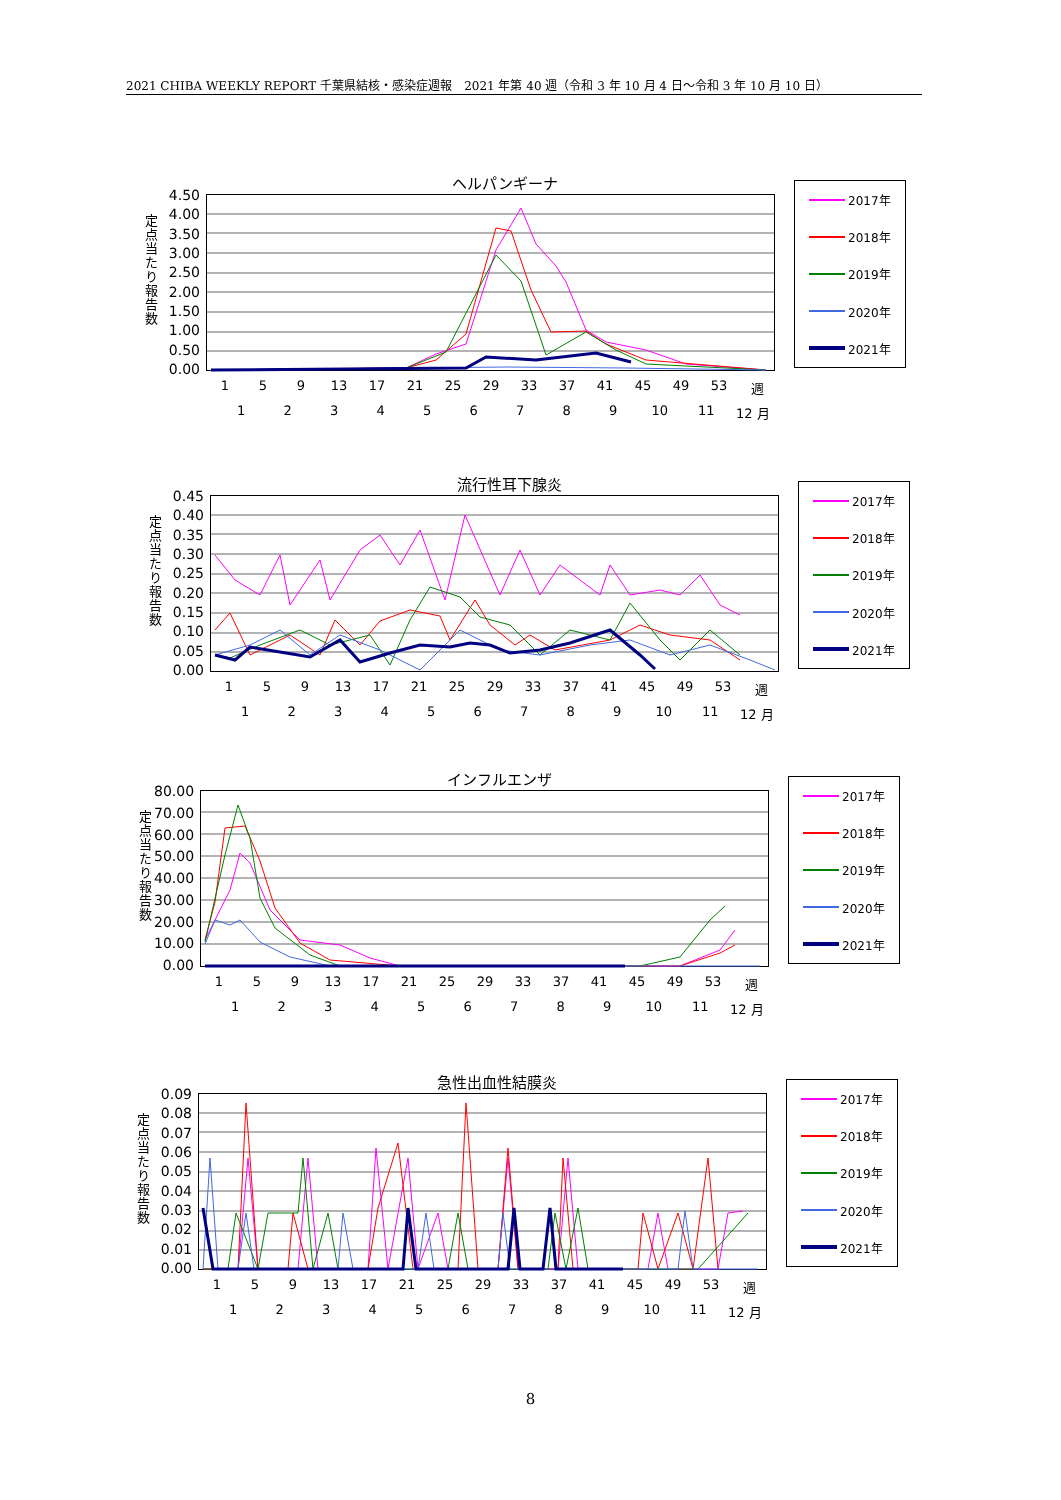2021 CHIBA WEEKLY REPORT 千葉県結核・感染症週報　2021 年第 40 週（令和 3 年 10 月 4 日～令和 3 年 10 月 10 日）
ヘルパンギーナ
定点当たり報告数
4.50
4.00
3.50
3.00
2.50
2.00
1.50
1.00
0.50
0.00
1 5 9 13 17 21 25 29 33 37 41 45 49 53 週
123456789 10 11 12 月
2017年
2018年
2019年
2020年
2021年
流行性耳下腺炎
定点当たり報告数
0.45
0.40
0.35
0.30
0.25
0.20
0.15
0.10
0.05
0.00
1 5 9 13 17 21 25 29 33 37 41 45 49 53 週
123456789 10 11 12 月
2017年
2018年
2019年
2020年
2021年
インフルエンザ
定点当たり報告数
80.00
70.00
60.00
50.00
40.00
30.00
20.00
10.00
0.00
1 5 9 13 17 21 25 29 33 37 41 45 49 53 週
123456789 10 11 12 月
2017年
2018年
2019年
2020年
2021年
急性出血性結膜炎
定点当たり報告数
0.09
0.08
0.07
0.06
0.05
0.04
0.03
0.02
0.01
0.00
1 5 9 13 17 21 25 29 33 37 41 45 49 53 週
123456789 10 11 12 月
2017年
2018年
2019年
2020年
2021年
8